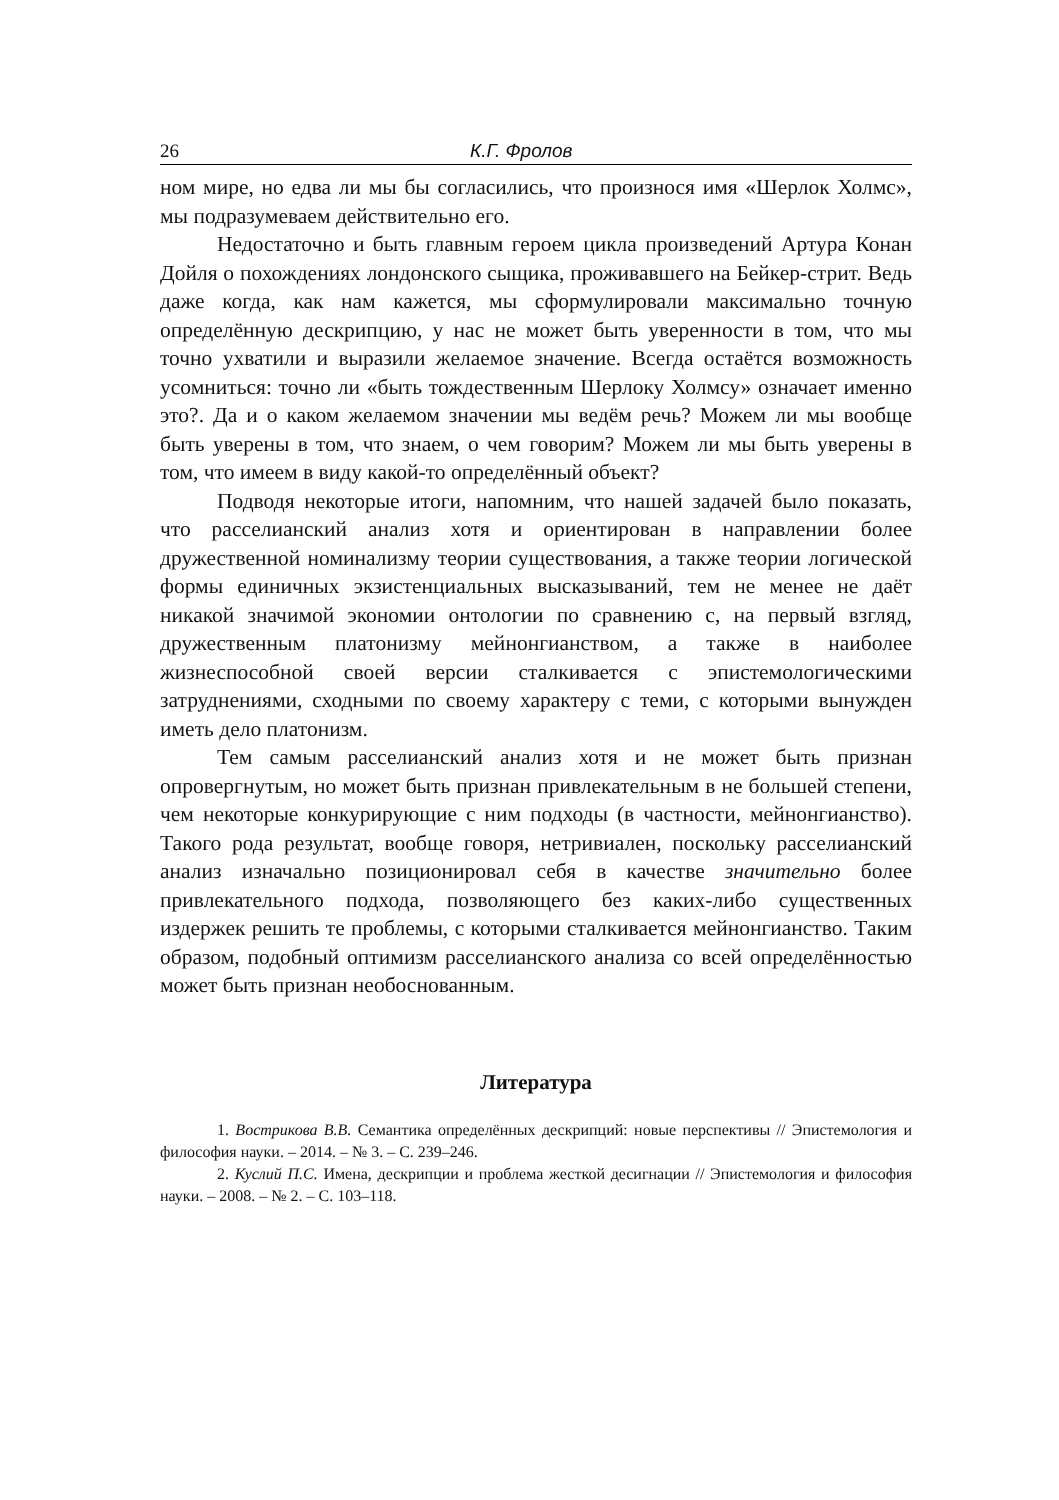26 К.Г. Фролов
ном мире, но едва ли мы бы согласились, что произнося имя «Шерлок Холмс», мы подразумеваем действительно его.
Недостаточно и быть главным героем цикла произведений Артура Конан Дойля о похождениях лондонского сыщика, проживавшего на Бейкер-стрит. Ведь даже когда, как нам кажется, мы сформулировали максимально точную определённую дескрипцию, у нас не может быть уверенности в том, что мы точно ухватили и выразили желаемое значение. Всегда остаётся возможность усомниться: точно ли «быть тождественным Шерлоку Холмсу» означает именно это?. Да и о каком желаемом значении мы ведём речь? Можем ли мы вообще быть уверены в том, что знаем, о чем говорим? Можем ли мы быть уверены в том, что имеем в виду какой-то определённый объект?
Подводя некоторые итоги, напомним, что нашей задачей было показать, что расселианский анализ хотя и ориентирован в направлении более дружественной номинализму теории существования, а также теории логической формы единичных экзистенциальных высказываний, тем не менее не даёт никакой значимой экономии онтологии по сравнению с, на первый взгляд, дружественным платонизму мейнонгианством, а также в наиболее жизнеспособной своей версии сталкивается с эпистемологическими затруднениями, сходными по своему характеру с теми, с которыми вынужден иметь дело платонизм.
Тем самым расселианский анализ хотя и не может быть признан опровергнутым, но может быть признан привлекательным в не большей степени, чем некоторые конкурирующие с ним подходы (в частности, мейнонгианство). Такого рода результат, вообще говоря, нетривиален, поскольку расселианский анализ изначально позиционировал себя в качестве значительно более привлекательного подхода, позволяющего без каких-либо существенных издержек решить те проблемы, с которыми сталкивается мейнонгианство. Таким образом, подобный оптимизм расселианского анализа со всей определённостью может быть признан необоснованным.
Литература
1. Вострикова В.В. Семантика определённых дескрипций: новые перспективы // Эпистемология и философия науки. – 2014. – № 3. – С. 239–246.
2. Куслий П.С. Имена, дескрипции и проблема жесткой десигнации // Эпистемология и философия науки. – 2008. – № 2. – С. 103–118.